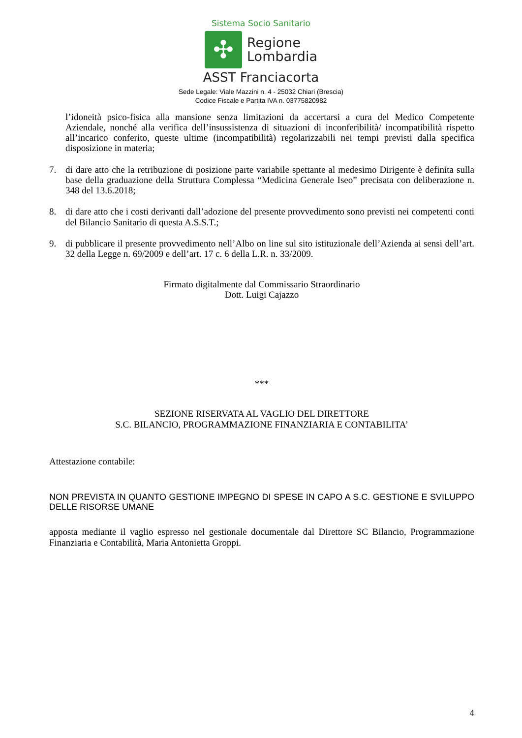Sistema Socio Sanitario
✣
Regione
Lombardia
ASST Franciacorta
Sede Legale: Viale Mazzini n. 4 - 25032 Chiari (Brescia)
Codice Fiscale e Partita IVA n. 03775820982
l’idoneità psico-fisica alla mansione senza limitazioni da accertarsi a cura del Medico Competente Aziendale, nonché alla verifica dell’insussistenza di situazioni di inconferibilità/ incompatibilità rispetto all’incarico conferito, queste ultime (incompatibilità) regolarizzabili nei tempi previsti dalla specifica disposizione in materia;
7. di dare atto che la retribuzione di posizione parte variabile spettante al medesimo Dirigente è definita sulla base della graduazione della Struttura Complessa “Medicina Generale Iseo” precisata con deliberazione n. 348 del 13.6.2018;
8. di dare atto che i costi derivanti dall’adozione del presente provvedimento sono previsti nei competenti conti del Bilancio Sanitario di questa A.S.S.T.;
9. di pubblicare il presente provvedimento nell’Albo on line sul sito istituzionale dell’Azienda ai sensi dell’art. 32 della Legge n. 69/2009 e dell’art. 17 c. 6 della L.R. n. 33/2009.
Firmato digitalmente dal Commissario Straordinario
Dott. Luigi Cajazzo
***
SEZIONE RISERVATA AL VAGLIO DEL DIRETTORE
S.C. BILANCIO, PROGRAMMAZIONE FINANZIARIA E CONTABILITA’
Attestazione contabile:
NON PREVISTA IN QUANTO GESTIONE IMPEGNO DI SPESE IN CAPO A S.C. GESTIONE E SVILUPPO DELLE RISORSE UMANE
apposta mediante il vaglio espresso nel gestionale documentale dal Direttore SC Bilancio, Programmazione Finanziaria e Contabilità, Maria Antonietta Groppi.
4